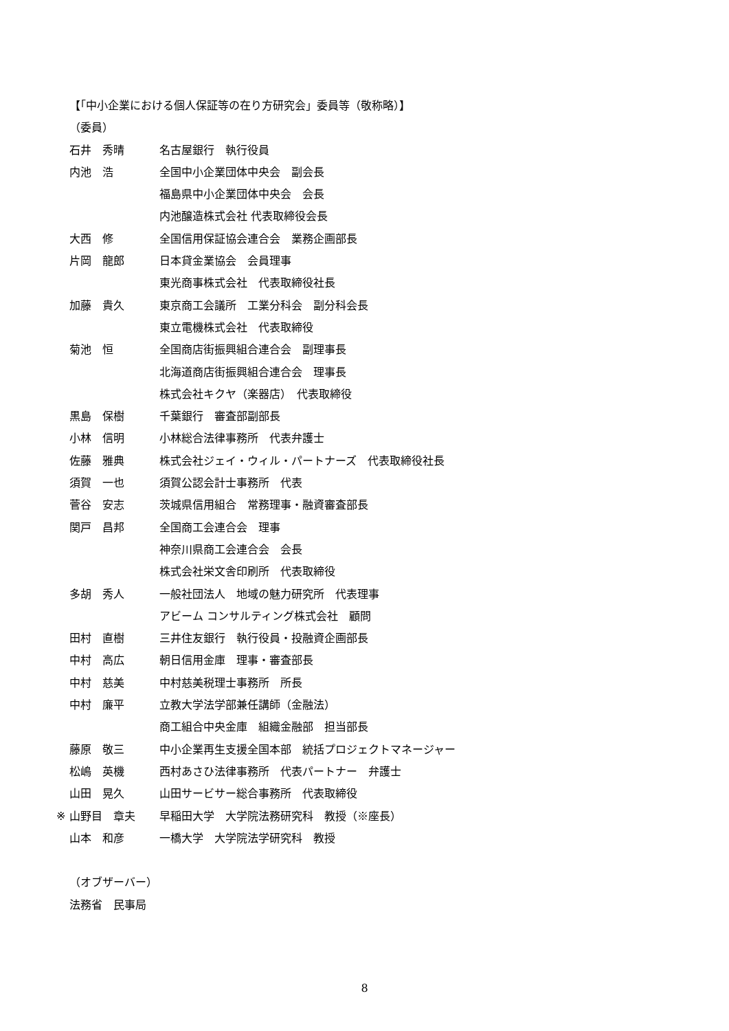【「中小企業における個人保証等の在り方研究会」委員等（敬称略）】
（委員）
石井　秀晴 名古屋銀行　執行役員
内池　浩 全国中小企業団体中央会　副会長
福島県中小企業団体中央会　会長
内池醸造株式会社 代表取締役会長
大西　修 全国信用保証協会連合会　業務企画部長
片岡　龍郎 日本貸金業協会　会員理事
東光商事株式会社　代表取締役社長
加藤　貴久 東京商工会議所　工業分科会　副分科会長
東立電機株式会社　代表取締役
菊池　恒 全国商店街振興組合連合会　副理事長
北海道商店街振興組合連合会　理事長
株式会社キクヤ（楽器店）　代表取締役
黒島　保樹 千葉銀行　審査部副部長
小林　信明 小林総合法律事務所　代表弁護士
佐藤　雅典 株式会社ジェイ・ウィル・パートナーズ　代表取締役社長
須賀　一也 須賀公認会計士事務所　代表
菅谷　安志 茨城県信用組合　常務理事・融資審査部長
関戸　昌邦 全国商工会連合会　理事
神奈川県商工会連合会　会長
株式会社栄文舎印刷所　代表取締役
多胡　秀人 一般社団法人　地域の魅力研究所　代表理事
アビーム コンサルティング株式会社　顧問
田村　直樹 三井住友銀行　執行役員・投融資企画部長
中村　高広 朝日信用金庫　理事・審査部長
中村　慈美 中村慈美税理士事務所　所長
中村　廉平 立教大学法学部兼任講師（金融法）
商工組合中央金庫　組織金融部　担当部長
藤原　敬三 中小企業再生支援全国本部　統括プロジェクトマネージャー
松嶋　英機 西村あさひ法律事務所　代表パートナー　弁護士
山田　晃久 山田サービサー総合事務所　代表取締役
※ 山野目　章夫 早稲田大学　大学院法務研究科　教授（※座長）
山本　和彦 一橋大学　大学院法学研究科　教授
（オブザーバー）
法務省　民事局
8